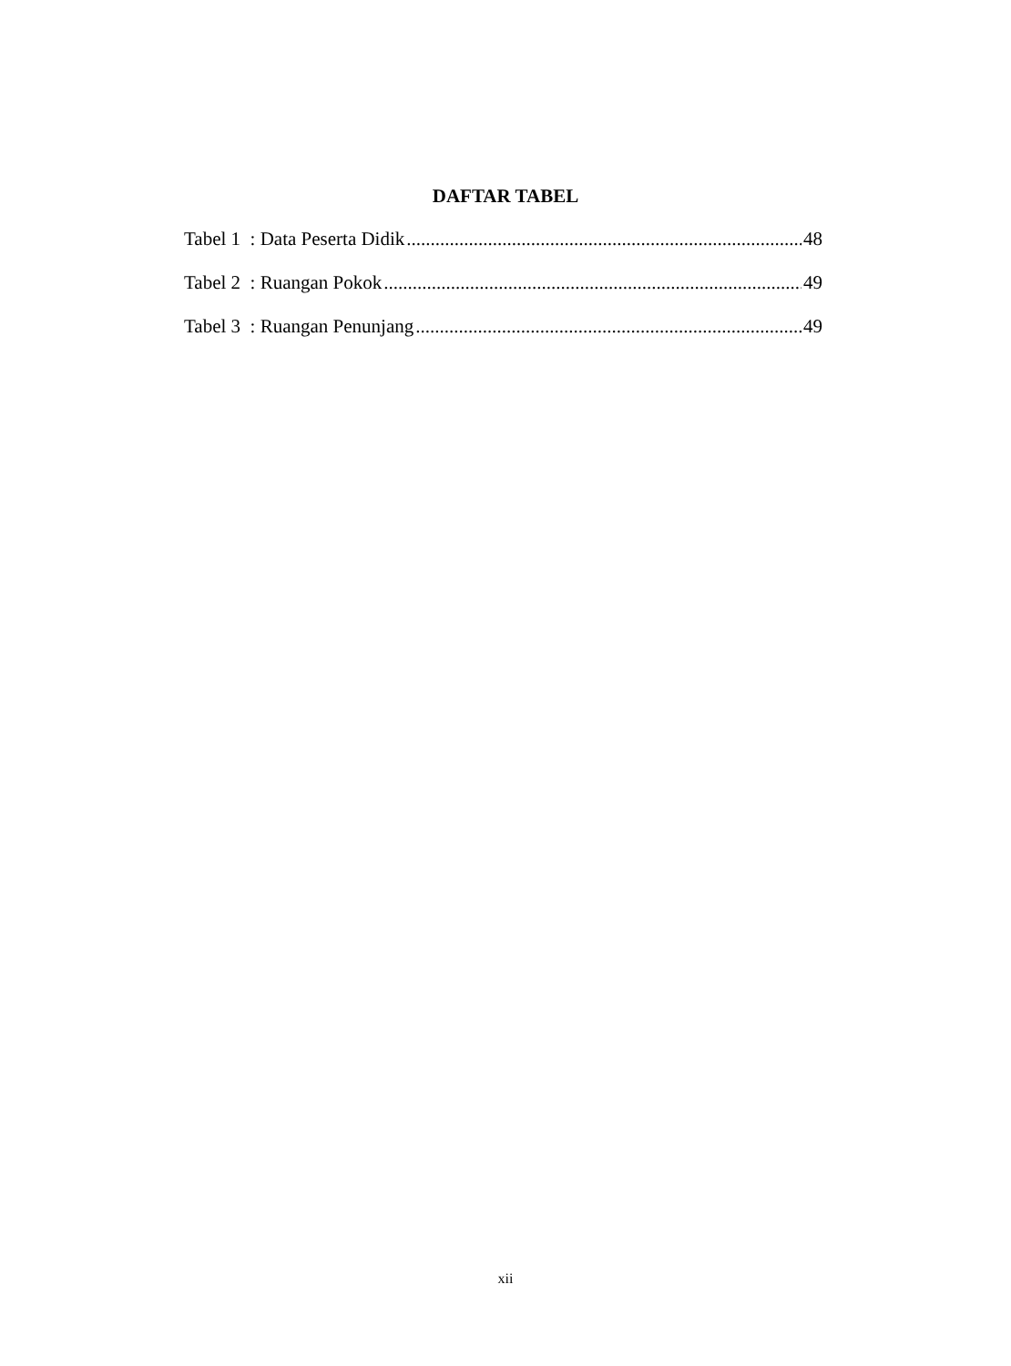DAFTAR TABEL
Tabel 1 : Data Peserta Didik 48
Tabel 2 : Ruangan Pokok 49
Tabel 3 : Ruangan Penunjang 49
xii